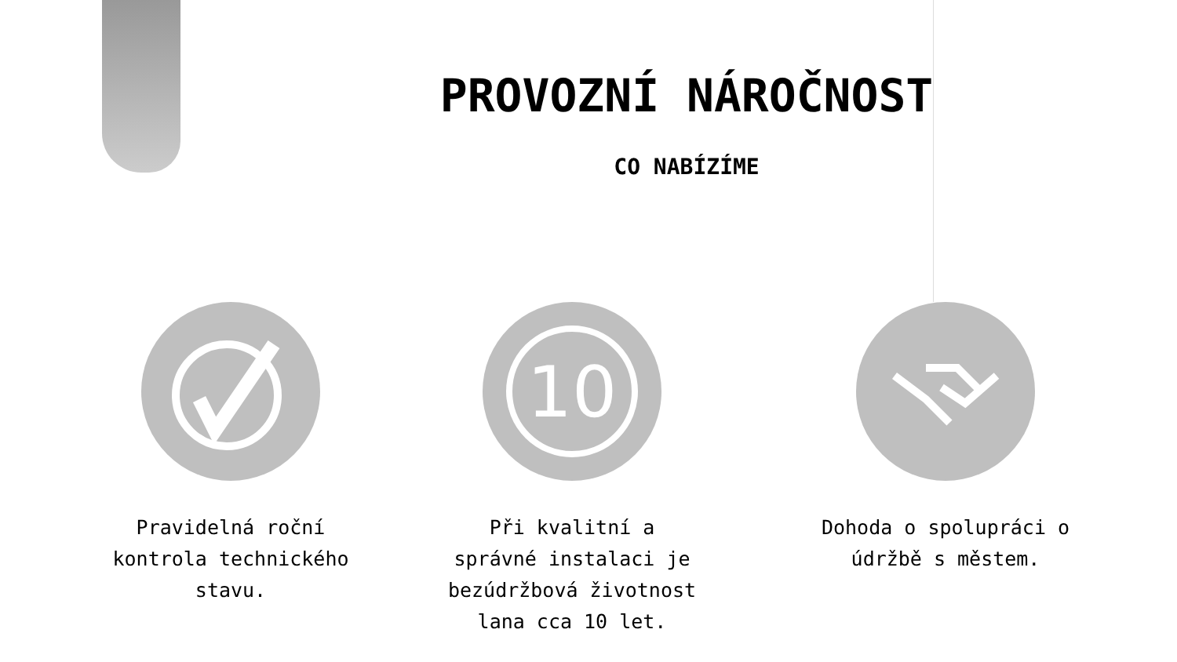PROVOZNÍ NÁROČNOST
CO NABÍZÍME
Pravidelná roční kontrola technického stavu.
10
Při kvalitní a správné instalaci je bezúdržbová životnost lana cca 10 let.
Dohoda o spolupráci o údržbě s městem.